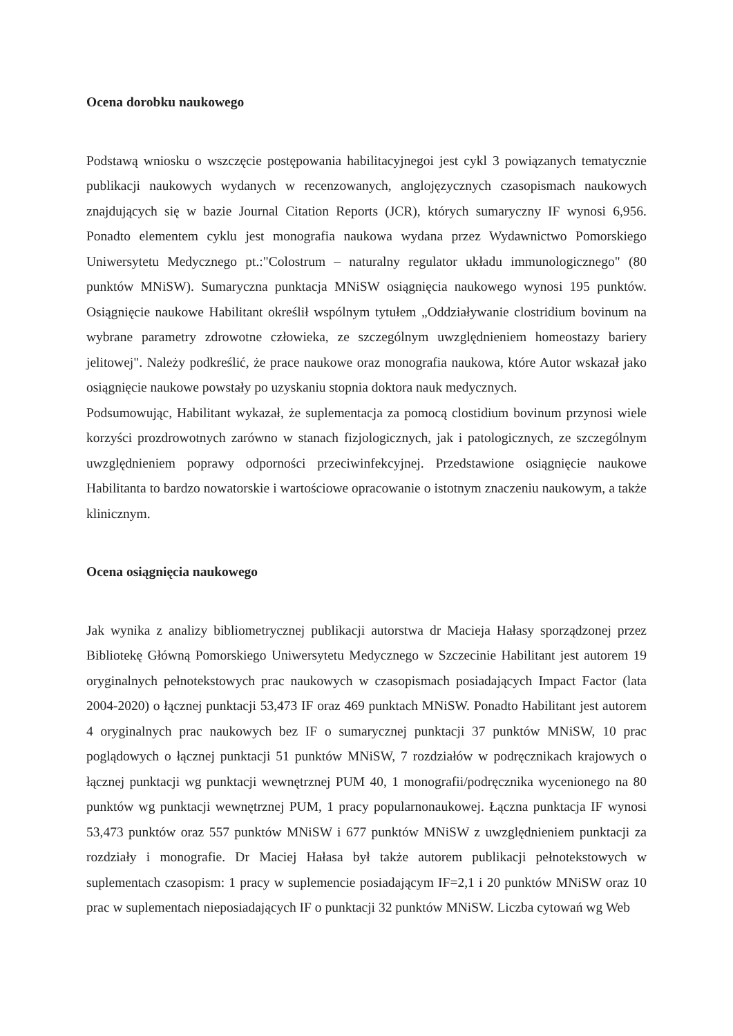Ocena dorobku naukowego
Podstawą wniosku o wszczęcie postępowania habilitacyjnegoi jest cykl 3 powiązanych tematycznie publikacji naukowych wydanych w recenzowanych, anglojęzycznych czasopismach naukowych znajdujących się w bazie Journal Citation Reports (JCR), których sumaryczny IF wynosi 6,956. Ponadto elementem cyklu jest monografia naukowa wydana przez Wydawnictwo Pomorskiego Uniwersytetu Medycznego pt.:"Colostrum – naturalny regulator układu immunologicznego" (80 punktów MNiSW). Sumaryczna punktacja MNiSW osiągnięcia naukowego wynosi 195 punktów. Osiągnięcie naukowe Habilitant określił wspólnym tytułem „Oddziaływanie clostridium bovinum na wybrane parametry zdrowotne człowieka, ze szczególnym uwzględnieniem homeostazy bariery jelitowej". Należy podkreślić, że prace naukowe oraz monografia naukowa, które Autor wskazał jako osiągnięcie naukowe powstały po uzyskaniu stopnia doktora nauk medycznych.
Podsumowując, Habilitant wykazał, że suplementacja za pomocą clostidium bovinum przynosi wiele korzyści prozdrowotnych zarówno w stanach fizjologicznych, jak i patologicznych, ze szczególnym uwzględnieniem poprawy odporności przeciwinfekcyjnej. Przedstawione osiągnięcie naukowe Habilitanta to bardzo nowatorskie i wartościowe opracowanie o istotnym znaczeniu naukowym, a także klinicznym.
Ocena osiągnięcia naukowego
Jak wynika z analizy bibliometrycznej publikacji autorstwa dr Macieja Hałasy sporządzonej przez Bibliotekę Główną Pomorskiego Uniwersytetu Medycznego w Szczecinie Habilitant jest autorem 19 oryginalnych pełnotekstowych prac naukowych w czasopismach posiadających Impact Factor (lata 2004-2020) o łącznej punktacji 53,473 IF oraz 469 punktach MNiSW. Ponadto Habilitant jest autorem 4 oryginalnych prac naukowych bez IF o sumarycznej punktacji 37 punktów MNiSW, 10 prac poglądowych o łącznej punktacji 51 punktów MNiSW, 7 rozdziałów w podręcznikach krajowych o łącznej punktacji wg punktacji wewnętrznej PUM 40, 1 monografii/podręcznika wycenionego na 80 punktów wg punktacji wewnętrznej PUM, 1 pracy popularnonaukowej. Łączna punktacja IF wynosi 53,473 punktów oraz 557 punktów MNiSW i 677 punktów MNiSW z uwzględnieniem punktacji za rozdziały i monografie. Dr Maciej Hałasa był także autorem publikacji pełnotekstowych w suplementach czasopism: 1 pracy w suplemencie posiadającym IF=2,1 i 20 punktów MNiSW oraz 10 prac w suplementach nieposiadających IF o punktacji 32 punktów MNiSW. Liczba cytowań wg Web